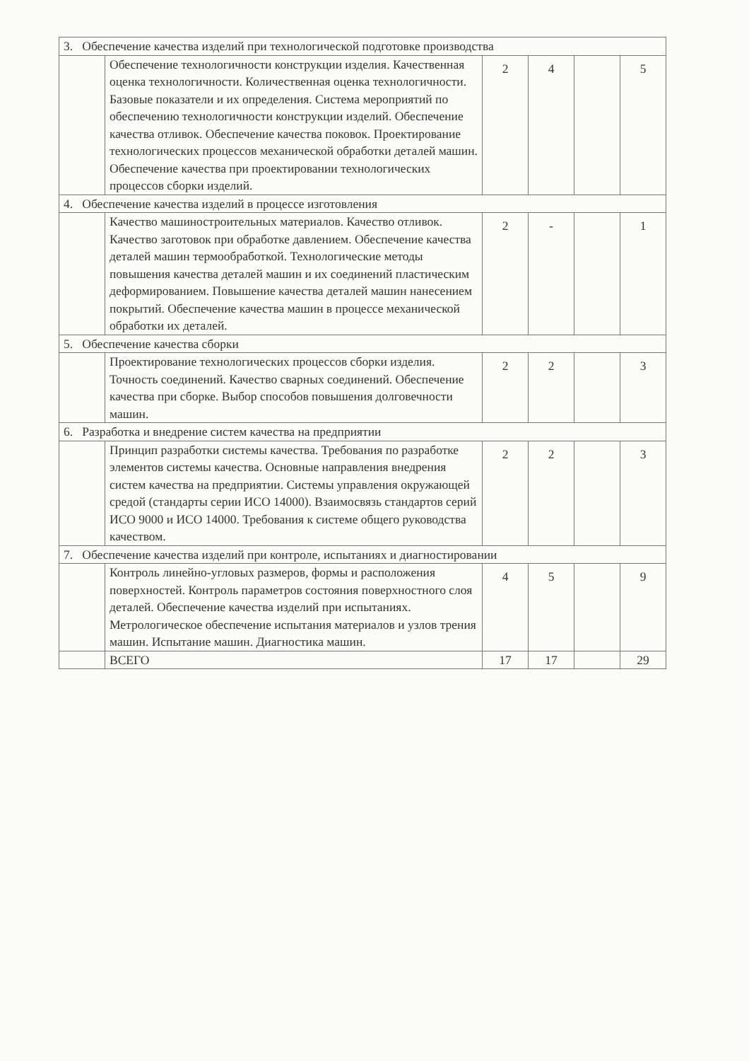| 3. Обеспечение качества изделий при технологической подготовке производства | | | | | |
| | Обеспечение технологичности конструкции изделия. Качественная оценка технологичности. Количественная оценка технологичности. Базовые показатели и их определения. Система мероприятий по обеспечению технологичности конструкции изделий. Обеспечение качества отливок. Обеспечение качества поковок. Проектирование технологических процессов механической обработки деталей машин. Обеспечение качества при проектировании технологических процессов сборки изделий. | 2 | 4 | | 5 |
| 4. Обеспечение качества изделий в процессе изготовления | | | | | |
| | Качество машиностроительных материалов. Качество отливок. Качество заготовок при обработке давлением. Обеспечение качества деталей машин термообработкой. Технологические методы повышения качества деталей машин и их соединений пластическим деформированием. Повышение качества деталей машин нанесением покрытий. Обеспечение качества машин в процессе механической обработки их деталей. | 2 | - | | 1 |
| 5. Обеспечение качества сборки | | | | | |
| | Проектирование технологических процессов сборки изделия. Точность соединений. Качество сварных соединений. Обеспечение качества при сборке. Выбор способов повышения долговечности машин. | 2 | 2 | | 3 |
| 6. Разработка и внедрение систем качества на предприятии | | | | | |
| | Принцип разработки системы качества. Требования по разработке элементов системы качества. Основные направления внедрения систем качества на предприятии. Системы управления окружающей средой (стандарты серии ИСО 14000). Взаимосвязь стандартов серий ИСО 9000 и ИСО 14000. Требования к системе общего руководства качеством. | 2 | 2 | | 3 |
| 7. Обеспечение качества изделий при контроле, испытаниях и диагностировании | | | | | |
| | Контроль линейно-угловых размеров, формы и расположения поверхностей. Контроль параметров состояния поверхностного слоя деталей. Обеспечение качества изделий при испытаниях. Метрологическое обеспечение испытания материалов и узлов трения машин. Испытание машин. Диагностика машин. | 4 | 5 | | 9 |
| | ВСЕГО | 17 | 17 | | 29 |